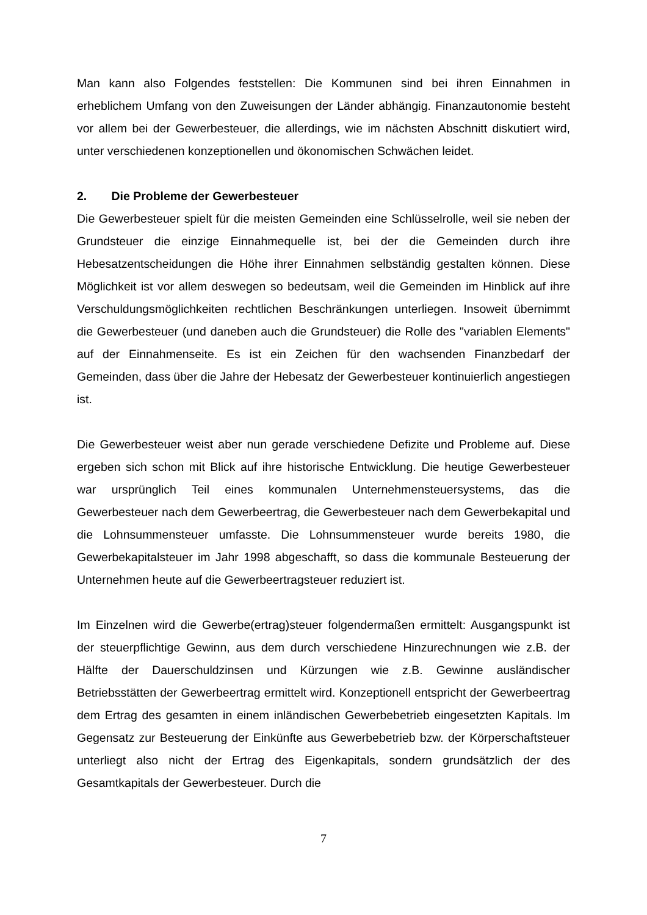Man kann also Folgendes feststellen: Die Kommunen sind bei ihren Einnahmen in erheblichem Umfang von den Zuweisungen der Länder abhängig. Finanzautonomie besteht vor allem bei der Gewerbesteuer, die allerdings, wie im nächsten Abschnitt diskutiert wird, unter verschiedenen konzeptionellen und ökonomischen Schwächen leidet.
2. Die Probleme der Gewerbesteuer
Die Gewerbesteuer spielt für die meisten Gemeinden eine Schlüsselrolle, weil sie neben der Grundsteuer die einzige Einnahmequelle ist, bei der die Gemeinden durch ihre Hebesatzentscheidungen die Höhe ihrer Einnahmen selbständig gestalten können. Diese Möglichkeit ist vor allem deswegen so bedeutsam, weil die Gemeinden im Hinblick auf ihre Verschuldungsmöglichkeiten rechtlichen Beschränkungen unterliegen. Insoweit übernimmt die Gewerbesteuer (und daneben auch die Grundsteuer) die Rolle des "variablen Elements" auf der Einnahmenseite. Es ist ein Zeichen für den wachsenden Finanzbedarf der Gemeinden, dass über die Jahre der Hebesatz der Gewerbesteuer kontinuierlich angestiegen ist.
Die Gewerbesteuer weist aber nun gerade verschiedene Defizite und Probleme auf. Diese ergeben sich schon mit Blick auf ihre historische Entwicklung. Die heutige Gewerbesteuer war ursprünglich Teil eines kommunalen Unternehmensteuersystems, das die Gewerbesteuer nach dem Gewerbeertrag, die Gewerbesteuer nach dem Gewerbekapital und die Lohnsummensteuer umfasste. Die Lohnsummensteuer wurde bereits 1980, die Gewerbekapitalsteuer im Jahr 1998 abgeschafft, so dass die kommunale Besteuerung der Unternehmen heute auf die Gewerbeertragsteuer reduziert ist.
Im Einzelnen wird die Gewerbe(ertrag)steuer folgendermaßen ermittelt: Ausgangspunkt ist der steuerpflichtige Gewinn, aus dem durch verschiedene Hinzurechnungen wie z.B. der Hälfte der Dauerschuldzinsen und Kürzungen wie z.B. Gewinne ausländischer Betriebsstätten der Gewerbeertrag ermittelt wird. Konzeptionell entspricht der Gewerbeertrag dem Ertrag des gesamten in einem inländischen Gewerbebetrieb eingesetzten Kapitals. Im Gegensatz zur Besteuerung der Einkünfte aus Gewerbebetrieb bzw. der Körperschaftsteuer unterliegt also nicht der Ertrag des Eigenkapitals, sondern grundsätzlich der des Gesamtkapitals der Gewerbesteuer. Durch die
7